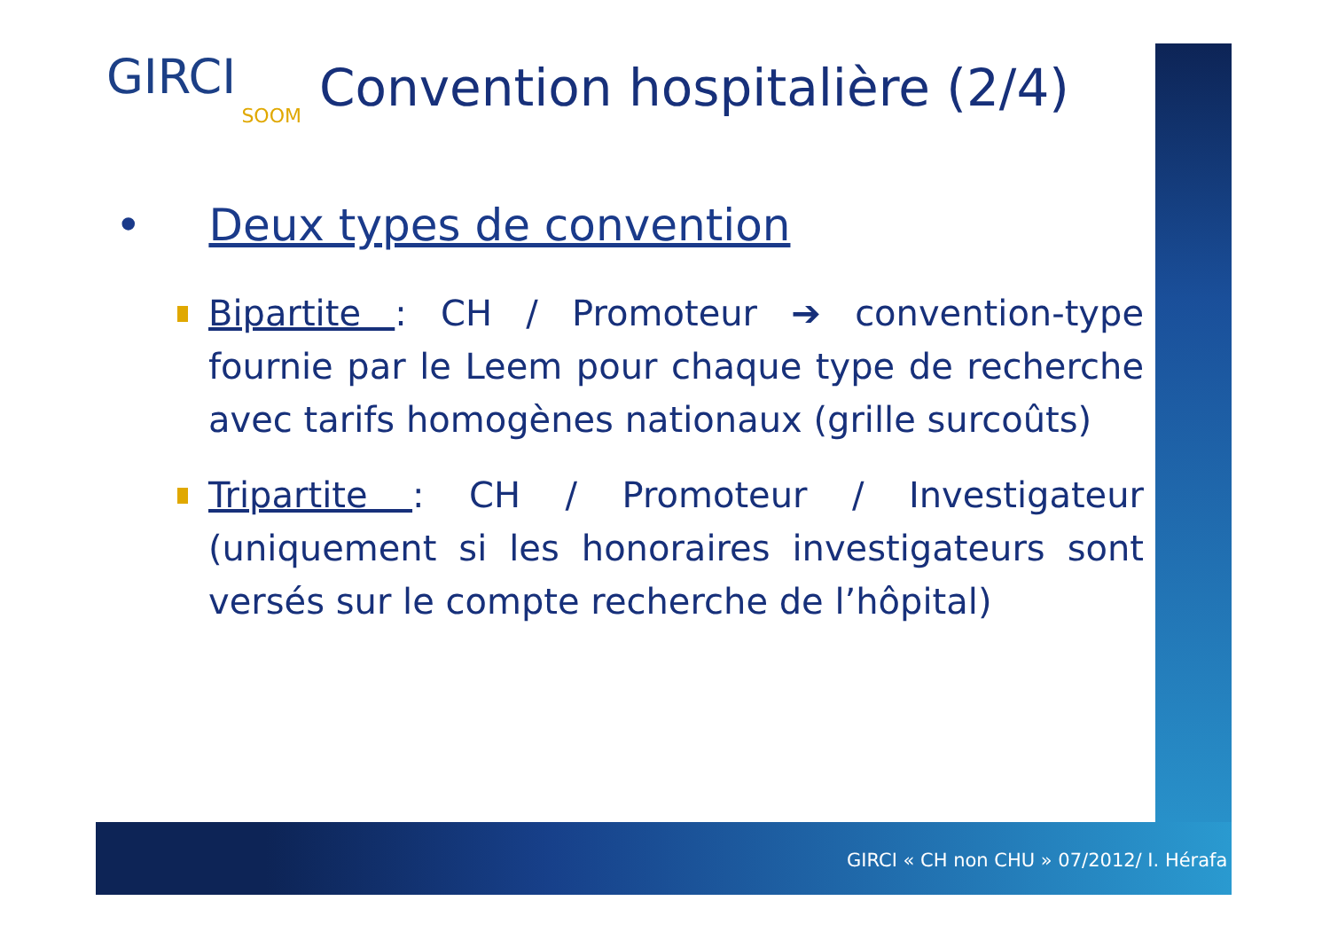GIRCI
SOOM
Convention hospitalière (2/4)
• Deux types de convention
Bipartite : CH / Promoteur ➔ convention-type fournie par le Leem pour chaque type de recherche avec tarifs homogènes nationaux (grille surcoûts)
Tripartite : CH / Promoteur / Investigateur (uniquement si les honoraires investigateurs sont versés sur le compte recherche de l’hôpital)
GIRCI « CH non CHU » 07/2012/ I. Hérafa